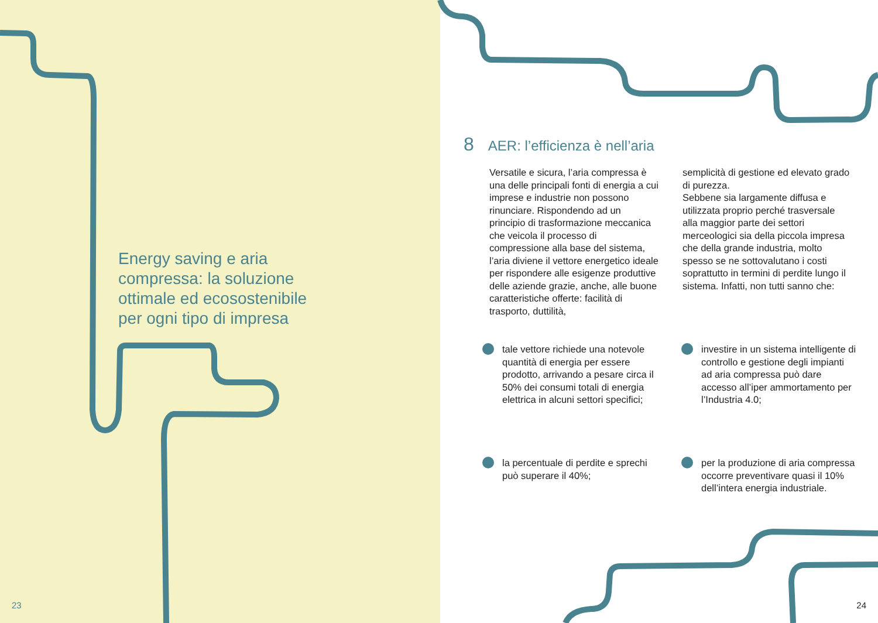Energy saving e aria compressa: la soluzione ottimale ed ecosostenibile per ogni tipo di impresa
23
8 AER: l’efficienza è nell’aria
Versatile e sicura, l’aria compressa è una delle principali fonti di energia a cui imprese e industrie non possono rinunciare. Rispondendo ad un principio di trasformazione meccanica che veicola il processo di compressione alla base del sistema, l’aria diviene il vettore energetico ideale per rispondere alle esigenze produttive delle aziende grazie, anche, alle buone caratteristiche offerte: facilità di trasporto, duttilità,
semplicità di gestione ed elevato grado di purezza.
Sebbene sia largamente diffusa e utilizzata proprio perché trasversale alla maggior parte dei settori merceologici sia della piccola impresa che della grande industria, molto spesso se ne sottovalutano i costi soprattutto in termini di perdite lungo il sistema. Infatti, non tutti sanno che:
tale vettore richiede una notevole quantità di energia per essere prodotto, arrivando a pesare circa il 50% dei consumi totali di energia elettrica in alcuni settori specifici;
investire in un sistema intelligente di controllo e gestione degli impianti ad aria compressa può dare accesso all’iper ammortamento per l’Industria 4.0;
la percentuale di perdite e sprechi può superare il 40%;
per la produzione di aria compressa occorre preventivare quasi il 10% dell’intera energia industriale.
24